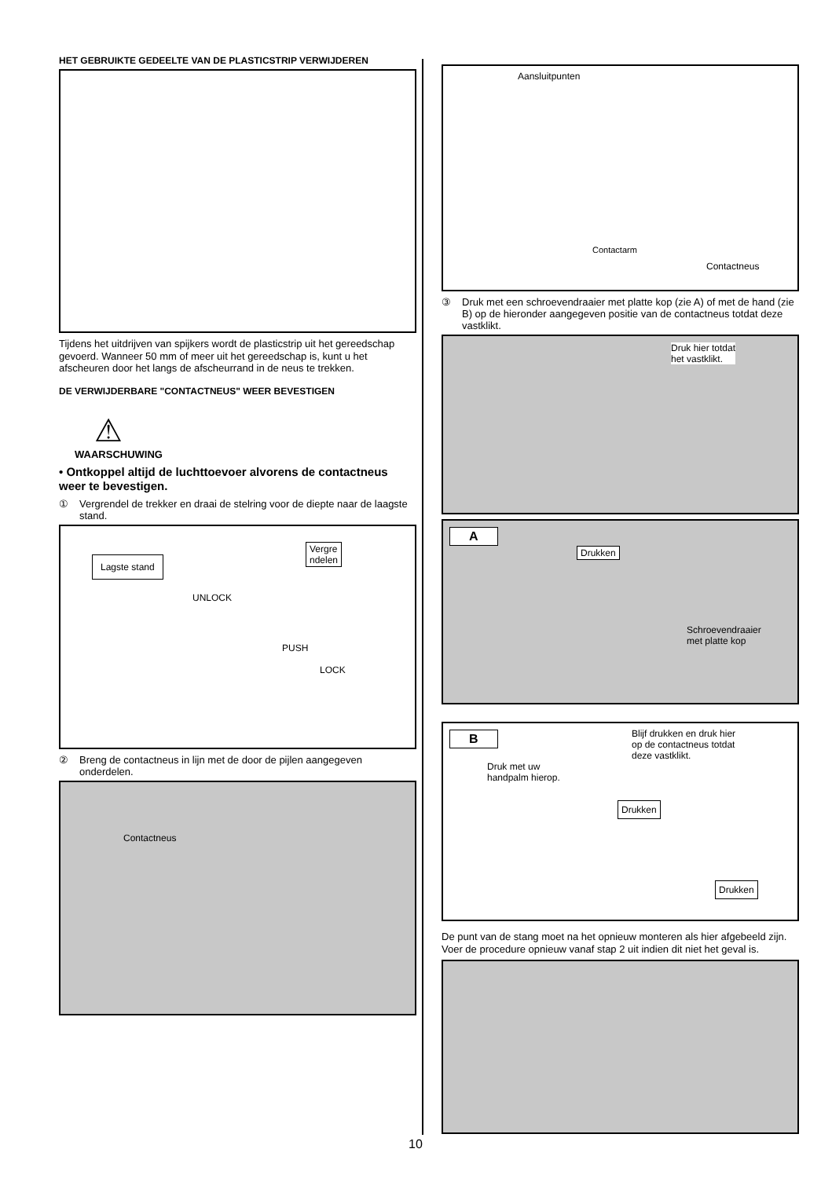HET GEBRUIKTE GEDEELTE VAN DE PLASTICSTRIP VERWIJDEREN
Tijdens het uitdrijven van spijkers wordt de plasticstrip uit het gereedschap gevoerd. Wanneer 50 mm of meer uit het gereedschap is, kunt u het afscheuren door het langs de afscheurrand in de neus te trekken.
DE VERWIJDERBARE "CONTACTNEUS" WEER BEVESTIGEN
⚠
WAARSCHUWING
• Ontkoppel altijd de luchttoevoer alvorens de contactneus weer te bevestigen.
① Vergrendel de trekker en draai de stelring voor de diepte naar de laagste stand.
Lagste stand
Vergre
ndelen
UNLOCK
PUSH
LOCK
② Breng de contactneus in lijn met de door de pijlen aangegeven onderdelen.
Contactneus
Aansluitpunten
Contactarm
Contactneus
③ Druk met een schroevendraaier met platte kop (zie A) of met de hand (zie B) op de hieronder aangegeven positie van de contactneus totdat deze vastklikt.
Druk hier totdat
het vastklikt.
A
Drukken
Schroevendraaier
met platte kop
B
Druk met uw
handpalm hierop.
Blijf drukken en druk hier
op de contactneus totdat
deze vastklikt.
Drukken
Drukken
De punt van de stang moet na het opnieuw monteren als hier afgebeeld zijn.
Voer de procedure opnieuw vanaf stap 2 uit indien dit niet het geval is.
10